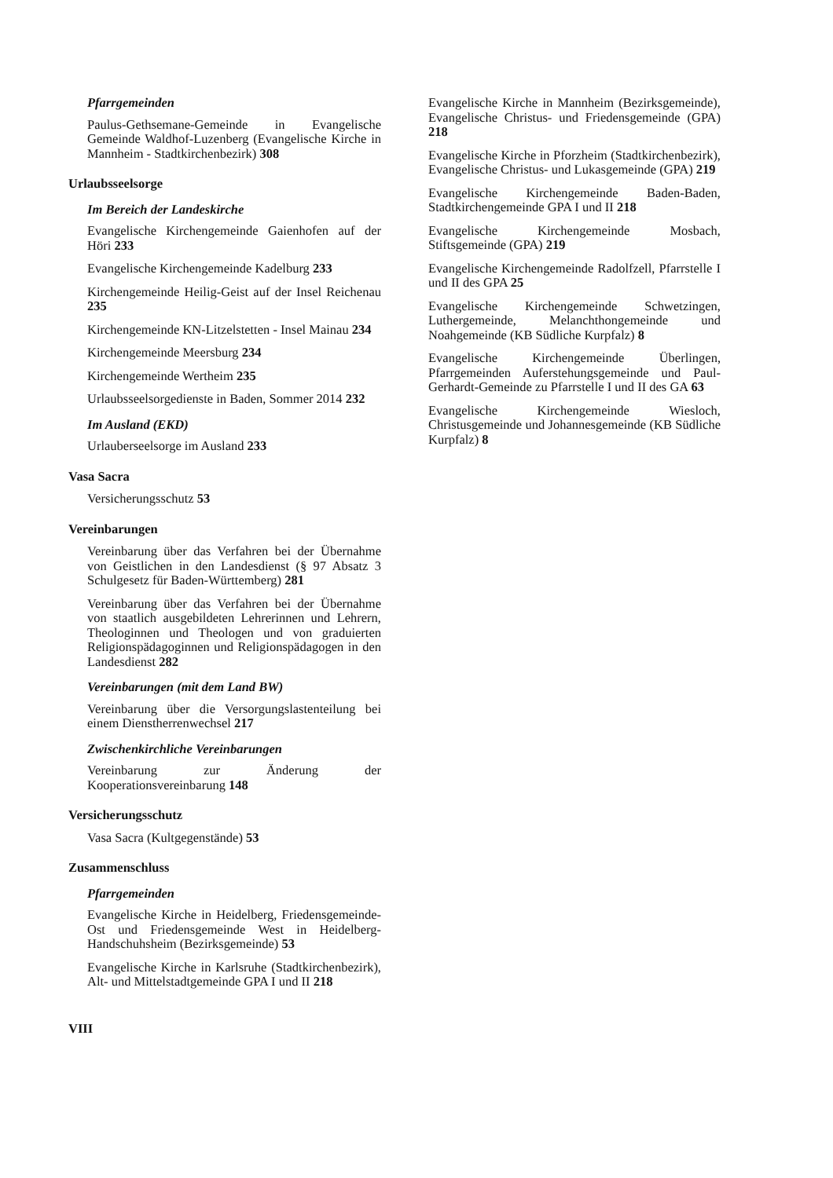Pfarrgemeinden
Paulus-Gethsemane-Gemeinde in Evangelische Gemeinde Waldhof-Luzenberg (Evangelische Kirche in Mannheim - Stadtkirchenbezirk) 308
Urlaubsseelsorge
Im Bereich der Landeskirche
Evangelische Kirchengemeinde Gaienhofen auf der Höri 233
Evangelische Kirchengemeinde Kadelburg 233
Kirchengemeinde Heilig-Geist auf der Insel Reichenau 235
Kirchengemeinde KN-Litzelstetten - Insel Mainau 234
Kirchengemeinde Meersburg 234
Kirchengemeinde Wertheim 235
Urlaubsseelsorgedienste in Baden, Sommer 2014 232
Im Ausland (EKD)
Urlauberseelsorge im Ausland 233
Vasa Sacra
Versicherungsschutz 53
Vereinbarungen
Vereinbarung über das Verfahren bei der Übernahme von Geistlichen in den Landesdienst (§ 97 Absatz 3 Schulgesetz für Baden-Württemberg) 281
Vereinbarung über das Verfahren bei der Übernahme von staatlich ausgebildeten Lehrerinnen und Lehrern, Theologinnen und Theologen und von graduierten Religionspädagoginnen und Religionspädagogen in den Landesdienst 282
Vereinbarungen (mit dem Land BW)
Vereinbarung über die Versorgungslastenteilung bei einem Dienstherrenwechsel 217
Zwischenkirchliche Vereinbarungen
Vereinbarung zur Änderung der Kooperationsvereinbarung 148
Versicherungsschutz
Vasa Sacra (Kultgegenstände) 53
Zusammenschluss
Pfarrgemeinden
Evangelische Kirche in Heidelberg, Friedensgemeinde-Ost und Friedensgemeinde West in Heidelberg-Handschuhsheim (Bezirksgemeinde) 53
Evangelische Kirche in Karlsruhe (Stadtkirchenbezirk), Alt- und Mittelstadtgemeinde GPA I und II 218
Evangelische Kirche in Mannheim (Bezirksgemeinde), Evangelische Christus- und Friedensgemeinde (GPA) 218
Evangelische Kirche in Pforzheim (Stadtkirchenbezirk), Evangelische Christus- und Lukasgemeinde (GPA) 219
Evangelische Kirchengemeinde Baden-Baden, Stadtkirchengemeinde GPA I und II 218
Evangelische Kirchengemeinde Mosbach, Stiftsgemeinde (GPA) 219
Evangelische Kirchengemeinde Radolfzell, Pfarrstelle I und II des GPA 25
Evangelische Kirchengemeinde Schwetzingen, Luthergemeinde, Melanchthongemeinde und Noahgemeinde (KB Südliche Kurpfalz) 8
Evangelische Kirchengemeinde Überlingen, Pfarrgemeinden Auferstehungsgemeinde und Paul-Gerhardt-Gemeinde zu Pfarrstelle I und II des GA 63
Evangelische Kirchengemeinde Wiesloch, Christusgemeinde und Johannesgemeinde (KB Südliche Kurpfalz) 8
VIII